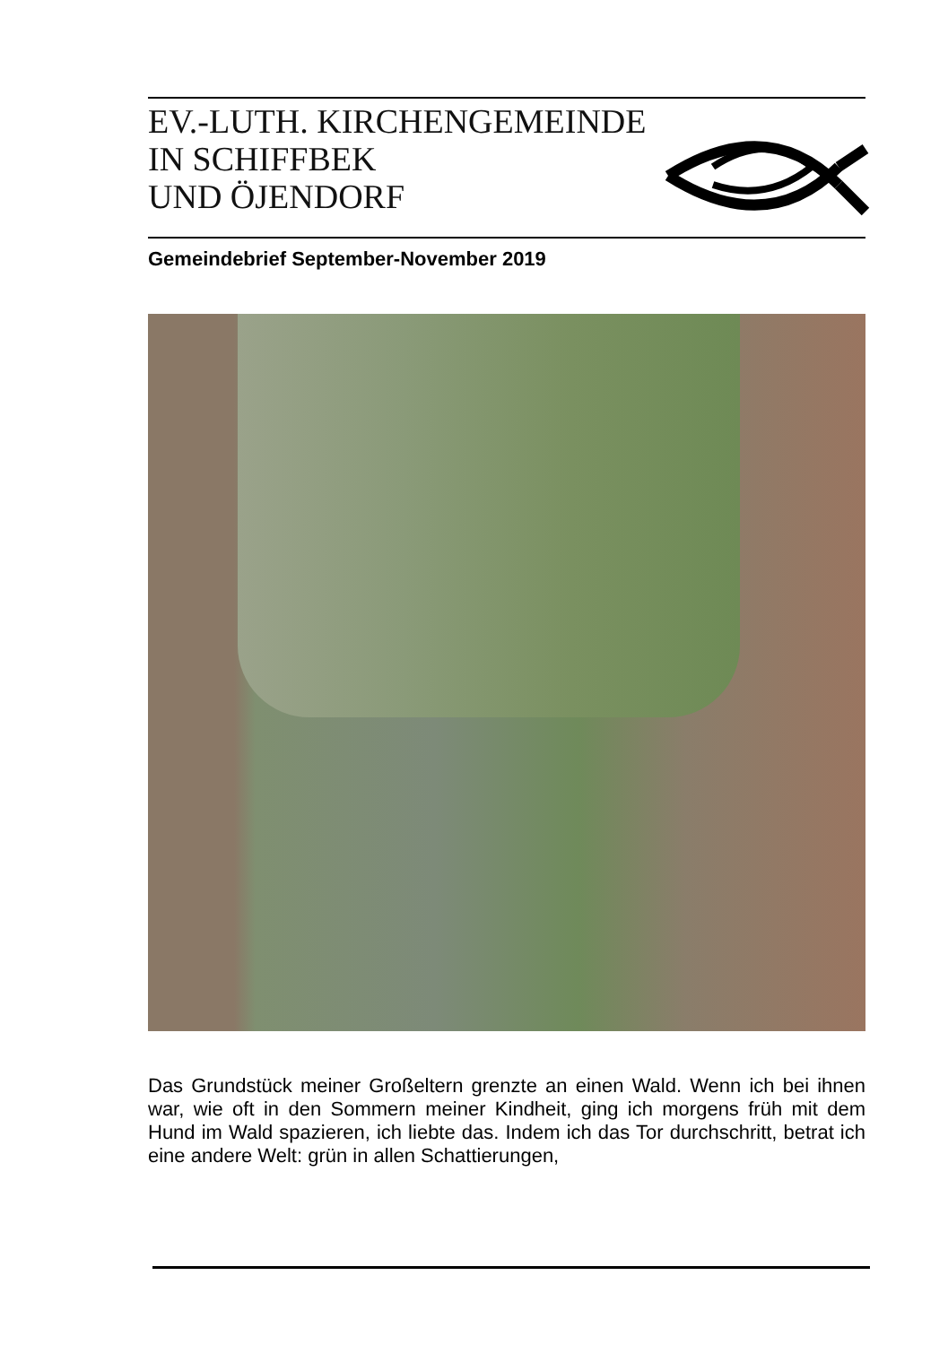EV.-LUTH. KIRCHENGEMEINDE
IN SCHIFFBEK
UND ÖJENDORF
Gemeindebrief September-November 2019
Das Grundstück meiner Großeltern grenzte an einen Wald. Wenn ich bei ihnen war, wie oft in den Sommern meiner Kindheit, ging ich morgens früh mit dem Hund im Wald spazieren, ich liebte das. Indem ich das Tor durchschritt, betrat ich eine andere Welt: grün in allen Schattierungen,